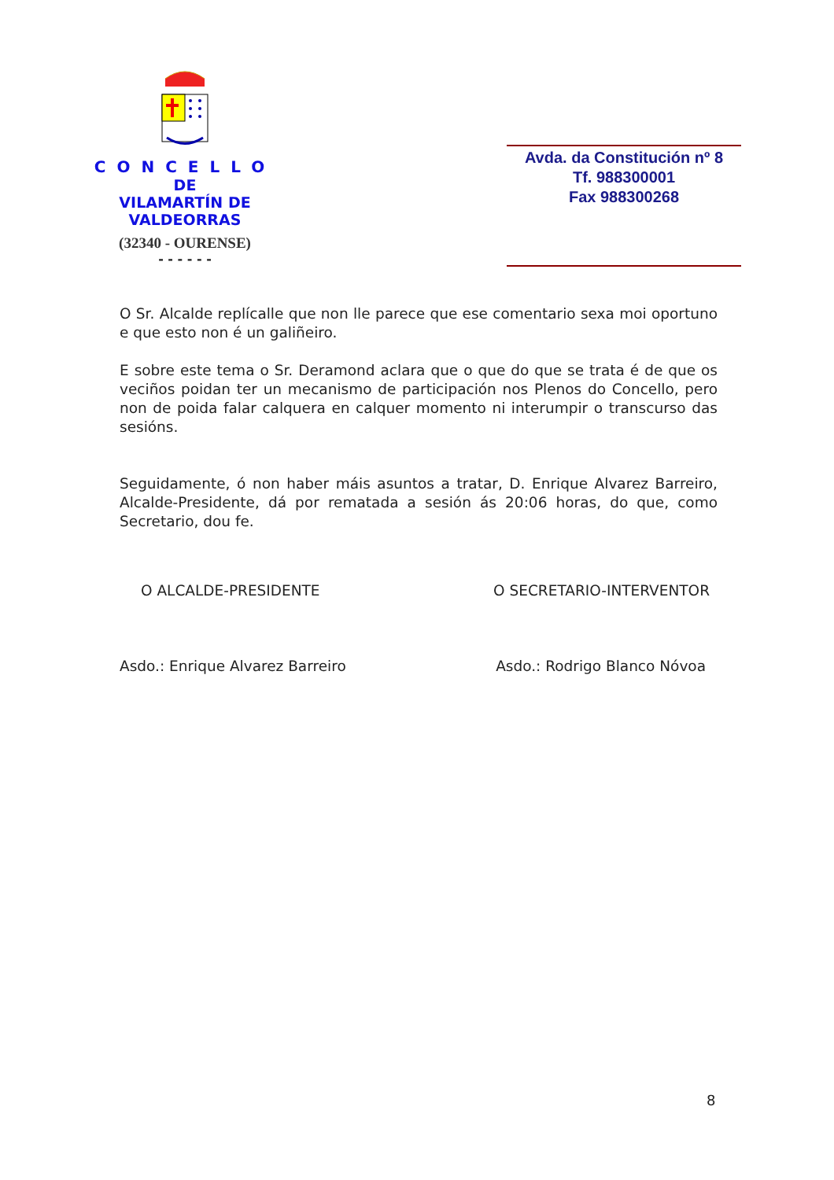CONCELLO
DE
VILAMARTÍN DE VALDEORRAS
(32340 - OURENSE)
- - - - - -
Avda. da Constitución nº 8
Tf. 988300001
Fax 988300268
O Sr. Alcalde replícalle que non lle parece que ese comentario sexa moi oportuno e que esto non é un galiñeiro.
E sobre este tema o Sr. Deramond aclara que o que do que se trata é de que os veciños poidan ter un mecanismo de participación nos Plenos do Concello, pero non de poida falar calquera en calquer momento ni interumpir o transcurso das sesións.
Seguidamente, ó non haber máis asuntos a tratar, D. Enrique Alvarez Barreiro, Alcalde-Presidente, dá por rematada a sesión ás 20:06 horas, do que, como Secretario, dou fe.
O ALCALDE-PRESIDENTE O SECRETARIO-INTERVENTOR
Asdo.: Enrique Alvarez Barreiro Asdo.: Rodrigo Blanco Nóvoa
8